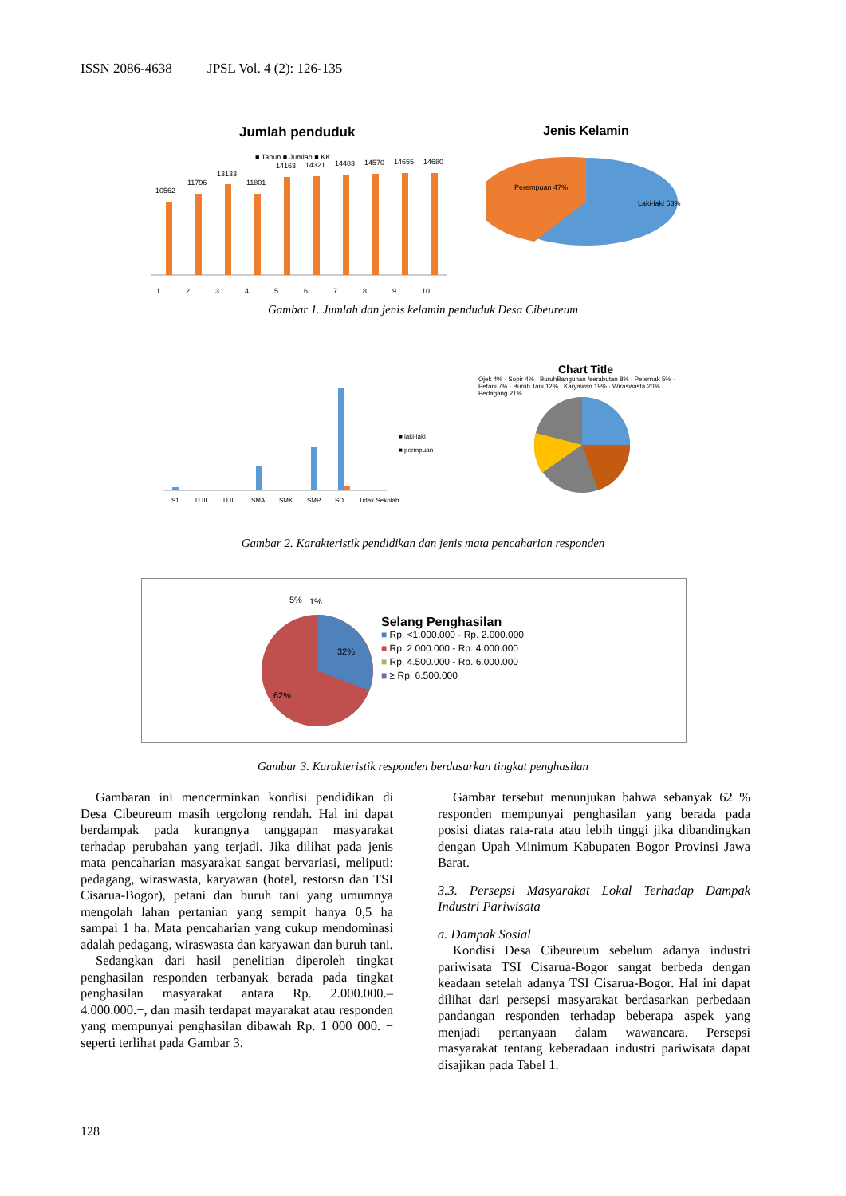ISSN 2086-4638 JPSL Vol. 4 (2): 126-135
Jumlah penduduk
■ Tahun ■ Jumlah ■ KK
10562
11796
13133
11801
14163
14321
14483
14570
14655
14680
1
2
3
4
5
6
7
8
9
10
Jenis Kelamin
Perempuan 47%
Laki-laki 53%
Gambar 1. Jumlah dan jenis kelamin penduduk Desa Cibeureum
■ laki-laki
■ permpuan
S1
D III
D II
SMA
SMK
SMP
SD
Tidak Sekolah
Chart Title
Ojek 4% · Sopir 4% · BuruhBangunan /serabutan 8% · Peternak 5% · Petani 7% · Buruh Tani 12% · Karyawan 19% · Wiraswasta 20% · Pedagang 21%
Gambar 2. Karakteristik pendidikan dan jenis mata pencaharian responden
5%
1%
32%
62%
Selang Penghasilan
■ Rp. <1.000.000 - Rp. 2.000.000
■ Rp. 2.000.000 - Rp. 4.000.000
■ Rp. 4.500.000 - Rp. 6.000.000
■ ≥ Rp. 6.500.000
Gambar 3. Karakteristik responden berdasarkan tingkat penghasilan
Gambaran ini mencerminkan kondisi pendidikan di Desa Cibeureum masih tergolong rendah. Hal ini dapat berdampak pada kurangnya tanggapan masyarakat terhadap perubahan yang terjadi. Jika dilihat pada jenis mata pencaharian masyarakat sangat bervariasi, meliputi: pedagang, wiraswasta, karyawan (hotel, restorsn dan TSI Cisarua-Bogor), petani dan buruh tani yang umumnya mengolah lahan pertanian yang sempit hanya 0,5 ha sampai 1 ha. Mata pencaharian yang cukup mendominasi adalah pedagang, wiraswasta dan karyawan dan buruh tani.
Sedangkan dari hasil penelitian diperoleh tingkat penghasilan responden terbanyak berada pada tingkat penghasilan masyarakat antara Rp. 2.000.000.– 4.000.000.−, dan masih terdapat mayarakat atau responden yang mempunyai penghasilan dibawah Rp. 1 000 000. − seperti terlihat pada Gambar 3.
Gambar tersebut menunjukan bahwa sebanyak 62 % responden mempunyai penghasilan yang berada pada posisi diatas rata-rata atau lebih tinggi jika dibandingkan dengan Upah Minimum Kabupaten Bogor Provinsi Jawa Barat.
3.3. Persepsi Masyarakat Lokal Terhadap Dampak Industri Pariwisata
a. Dampak Sosial
Kondisi Desa Cibeureum sebelum adanya industri pariwisata TSI Cisarua-Bogor sangat berbeda dengan keadaan setelah adanya TSI Cisarua-Bogor. Hal ini dapat dilihat dari persepsi masyarakat berdasarkan perbedaan pandangan responden terhadap beberapa aspek yang menjadi pertanyaan dalam wawancara. Persepsi masyarakat tentang keberadaan industri pariwisata dapat disajikan pada Tabel 1.
128